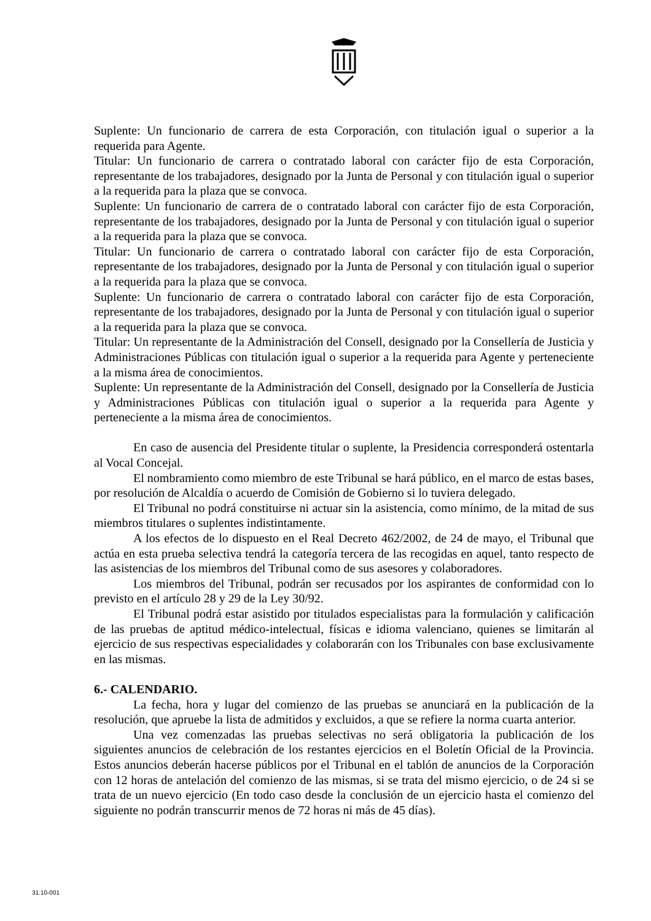Suplente: Un funcionario de carrera de esta Corporación, con titulación igual o superior a la requerida para Agente.
Titular: Un funcionario de carrera o contratado laboral con carácter fijo de esta Corporación, representante de los trabajadores, designado por la Junta de Personal y con titulación igual o superior a la requerida para la plaza que se convoca.
Suplente: Un funcionario de carrera de o contratado laboral con carácter fijo de esta Corporación, representante de los trabajadores, designado por la Junta de Personal y con titulación igual o superior a la requerida para la plaza que se convoca.
Titular: Un funcionario de carrera o contratado laboral con carácter fijo de esta Corporación, representante de los trabajadores, designado por la Junta de Personal y con titulación igual o superior a la requerida para la plaza que se convoca.
Suplente: Un funcionario de carrera o contratado laboral con carácter fijo de esta Corporación, representante de los trabajadores, designado por la Junta de Personal y con titulación igual o superior a la requerida para la plaza que se convoca.
Titular: Un representante de la Administración del Consell, designado por la Consellería de Justicia y Administraciones Públicas con titulación igual o superior a la requerida para Agente y perteneciente a la misma área de conocimientos.
Suplente: Un representante de la Administración del Consell, designado por la Consellería de Justicia y Administraciones Públicas con titulación igual o superior a la requerida para Agente y perteneciente a la misma área de conocimientos.
En caso de ausencia del Presidente titular o suplente, la Presidencia corresponderá ostentarla al Vocal Concejal.
El nombramiento como miembro de este Tribunal se hará público, en el marco de estas bases, por resolución de Alcaldía o acuerdo de Comisión de Gobierno si lo tuviera delegado.
El Tribunal no podrá constituirse ni actuar sin la asistencia, como mínimo, de la mitad de sus miembros titulares o suplentes indistintamente.
A los efectos de lo dispuesto en el Real Decreto 462/2002, de 24 de mayo, el Tribunal que actúa en esta prueba selectiva tendrá la categoría tercera de las recogidas en aquel, tanto respecto de las asistencias de los miembros del Tribunal como de sus asesores y colaboradores.
Los miembros del Tribunal, podrán ser recusados por los aspirantes de conformidad con lo previsto en el artículo 28 y 29 de la Ley 30/92.
El Tribunal podrá estar asistido por titulados especialistas para la formulación y calificación de las pruebas de aptitud médico-intelectual, físicas e idioma valenciano, quienes se limitarán al ejercicio de sus respectivas especialidades y colaborarán con los Tribunales con base exclusivamente en las mismas.
6.- CALENDARIO.
La fecha, hora y lugar del comienzo de las pruebas se anunciará en la publicación de la resolución, que apruebe la lista de admitidos y excluidos, a que se refiere la norma cuarta anterior.
Una vez comenzadas las pruebas selectivas no será obligatoria la publicación de los siguientes anuncios de celebración de los restantes ejercicios en el Boletín Oficial de la Provincia. Estos anuncios deberán hacerse públicos por el Tribunal en el tablón de anuncios de la Corporación con 12 horas de antelación del comienzo de las mismas, si se trata del mismo ejercicio, o de 24 si se trata de un nuevo ejercicio (En todo caso desde la conclusión de un ejercicio hasta el comienzo del siguiente no podrán transcurrir menos de 72 horas ni más de 45 días).
31.10-001